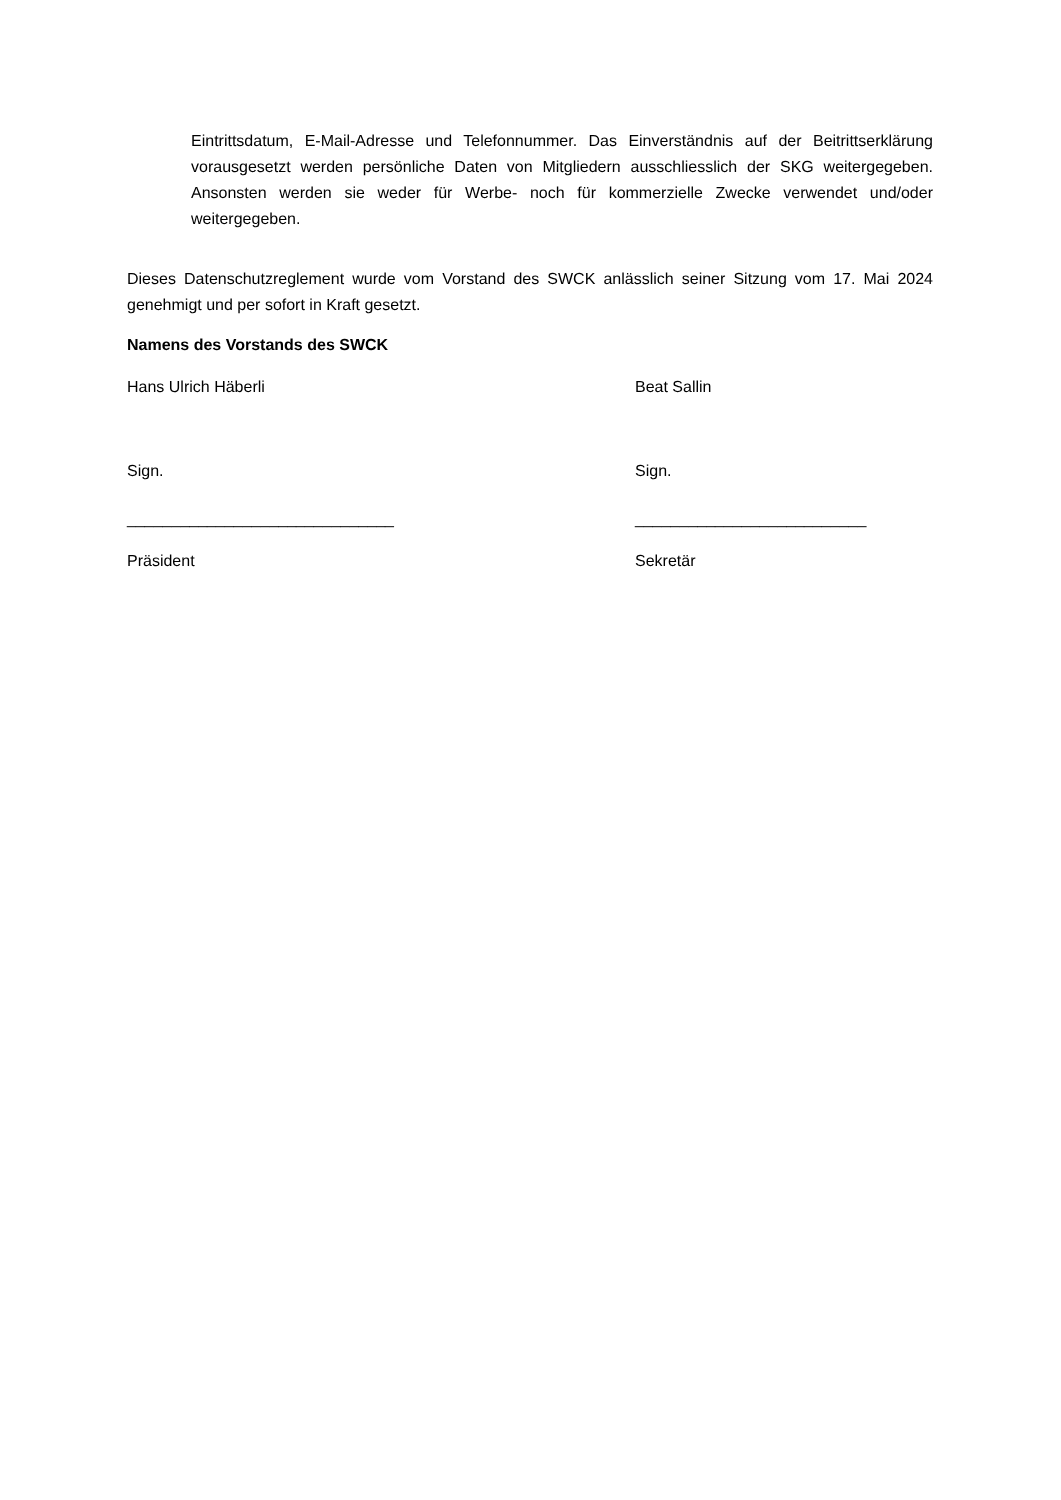Eintrittsdatum, E-Mail-Adresse und Telefonnummer. Das Einverständnis auf der Beitrittserklärung vorausgesetzt werden persönliche Daten von Mitgliedern ausschliesslich der SKG weitergegeben. Ansonsten werden sie weder für Werbe- noch für kommerzielle Zwecke verwendet und/oder weitergegeben.
Dieses Datenschutzreglement wurde vom Vorstand des SWCK anlässlich seiner Sitzung vom 17. Mai 2024 genehmigt und per sofort in Kraft gesetzt.
Namens des Vorstands des SWCK
Hans Ulrich Häberli Beat Sallin
Sign. Sign.
______________________________ __________________________
Präsident Sekretär